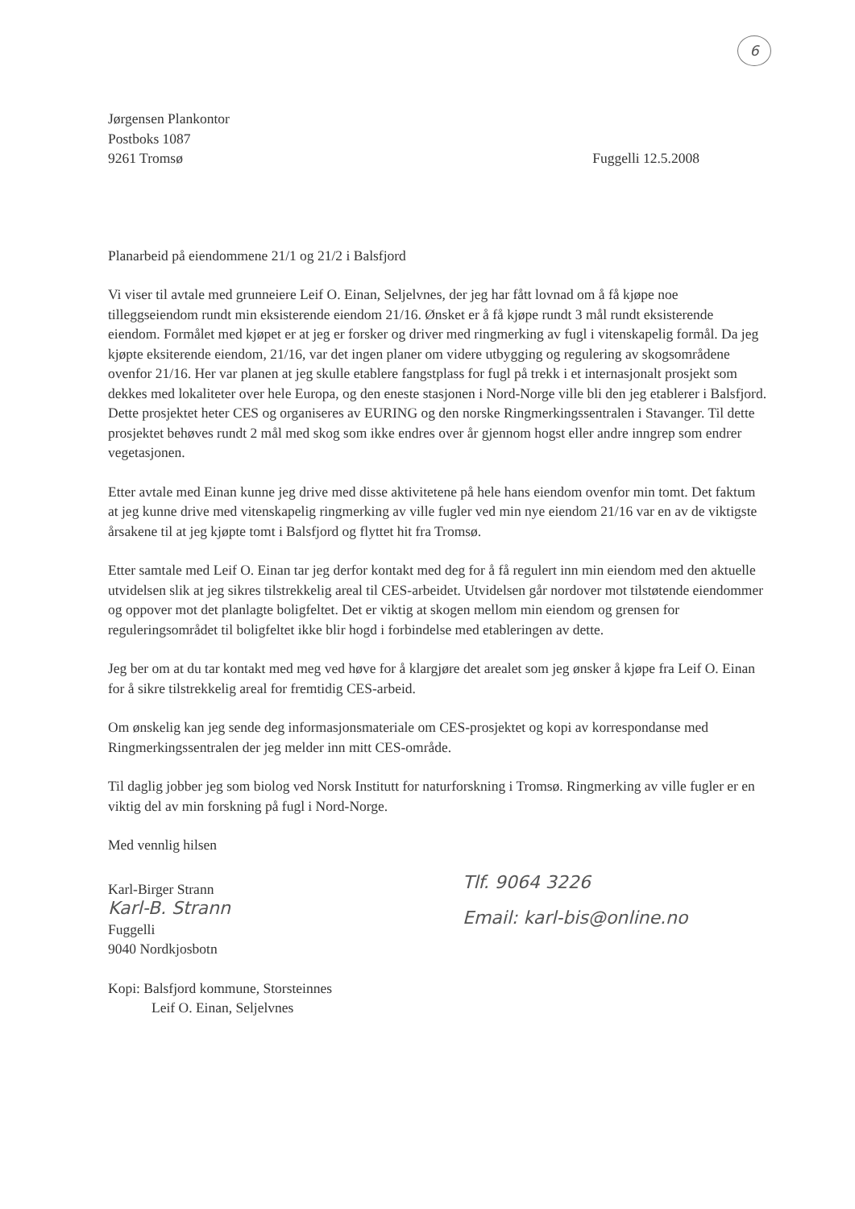6
Jørgensen Plankontor
Postboks 1087
9261 Tromsø
Fuggelli 12.5.2008
Planarbeid på eiendommene 21/1 og 21/2 i Balsfjord
Vi viser til avtale med grunneiere Leif O. Einan, Seljelvnes, der jeg har fått lovnad om å få kjøpe noe tilleggseiendom rundt min eksisterende eiendom 21/16. Ønsket er å få kjøpe rundt 3 mål rundt eksisterende eiendom. Formålet med kjøpet er at jeg er forsker og driver med ringmerking av fugl i vitenskapelig formål. Da jeg kjøpte eksiterende eiendom, 21/16, var det ingen planer om videre utbygging og regulering av skogsområdene ovenfor 21/16. Her var planen at jeg skulle etablere fangstplass for fugl på trekk i et internasjonalt prosjekt som dekkes med lokaliteter over hele Europa, og den eneste stasjonen i Nord-Norge ville bli den jeg etablerer i Balsfjord. Dette prosjektet heter CES og organiseres av EURING og den norske Ringmerkingssentralen i Stavanger. Til dette prosjektet behøves rundt 2 mål med skog som ikke endres over år gjennom hogst eller andre inngrep som endrer vegetasjonen.
Etter avtale med Einan kunne jeg drive med disse aktivitetene på hele hans eiendom ovenfor min tomt. Det faktum at jeg kunne drive med vitenskapelig ringmerking av ville fugler ved min nye eiendom 21/16 var en av de viktigste årsakene til at jeg kjøpte tomt i Balsfjord og flyttet hit fra Tromsø.
Etter samtale med Leif O. Einan tar jeg derfor kontakt med deg for å få regulert inn min eiendom med den aktuelle utvidelsen slik at jeg sikres tilstrekkelig areal til CES-arbeidet. Utvidelsen går nordover mot tilstøtende eiendommer og oppover mot det planlagte boligfeltet. Det er viktig at skogen mellom min eiendom og grensen for reguleringsområdet til boligfeltet ikke blir hogd i forbindelse med etableringen av dette.
Jeg ber om at du tar kontakt med meg ved høve for å klargjøre det arealet som jeg ønsker å kjøpe fra Leif O. Einan for å sikre tilstrekkelig areal for fremtidig CES-arbeid.
Om ønskelig kan jeg sende deg informasjonsmateriale om CES-prosjektet og kopi av korrespondanse med Ringmerkingssentralen der jeg melder inn mitt CES-område.
Til daglig jobber jeg som biolog ved Norsk Institutt for naturforskning i Tromsø. Ringmerking av ville fugler er en viktig del av min forskning på fugl i Nord-Norge.
Med vennlig hilsen
Karl-Birger Strann
Karl-B. Strann
Fuggelli
9040 Nordkjosbotn
Tlf. 9064 3226
Email: karl-bis@online.no
Kopi: Balsfjord kommune, Storsteinnes
Leif O. Einan, Seljelvnes